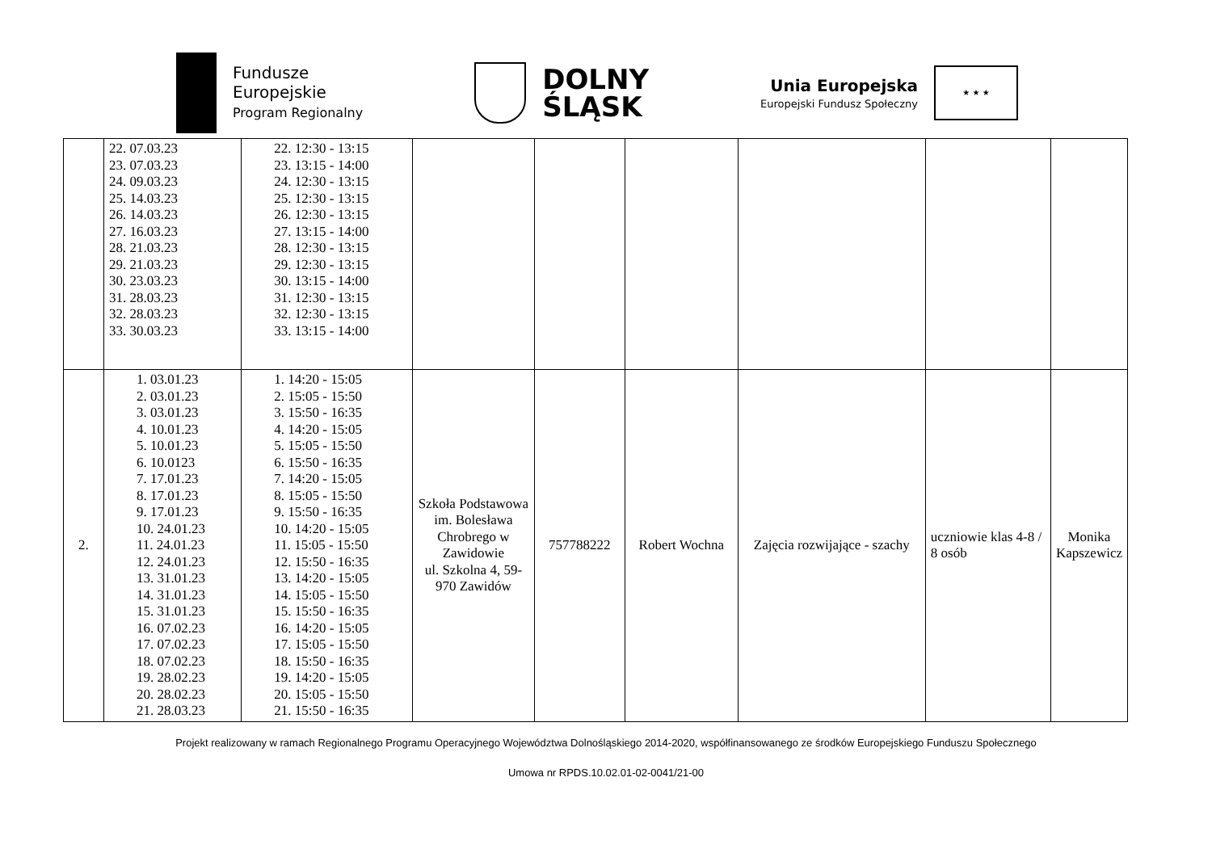Fundusze
Europejskie
Program Regionalny
DOLNY
ŚLĄSK
Unia Europejska
Europejski Fundusz Społeczny
★ ★ ★
| | 22. 07.03.23 23. 07.03.23 24. 09.03.23 25. 14.03.23 26. 14.03.23 27. 16.03.23 28. 21.03.23 29. 21.03.23 30. 23.03.23 31. 28.03.23 32. 28.03.23 33. 30.03.23 | 22. 12:30 - 13:15 23. 13:15 - 14:00 24. 12:30 - 13:15 25. 12:30 - 13:15 26. 12:30 - 13:15 27. 13:15 - 14:00 28. 12:30 - 13:15 29. 12:30 - 13:15 30. 13:15 - 14:00 31. 12:30 - 13:15 32. 12:30 - 13:15 33. 13:15 - 14:00 | | | | | | |
| 2. | 1. 03.01.23 2. 03.01.23 3. 03.01.23 4. 10.01.23 5. 10.01.23 6. 10.0123 7. 17.01.23 8. 17.01.23 9. 17.01.23 10. 24.01.23 11. 24.01.23 12. 24.01.23 13. 31.01.23 14. 31.01.23 15. 31.01.23 16. 07.02.23 17. 07.02.23 18. 07.02.23 19. 28.02.23 20. 28.02.23 21. 28.03.23 | 1. 14:20 - 15:05 2. 15:05 - 15:50 3. 15:50 - 16:35 4. 14:20 - 15:05 5. 15:05 - 15:50 6. 15:50 - 16:35 7. 14:20 - 15:05 8. 15:05 - 15:50 9. 15:50 - 16:35 10. 14:20 - 15:05 11. 15:05 - 15:50 12. 15:50 - 16:35 13. 14:20 - 15:05 14. 15:05 - 15:50 15. 15:50 - 16:35 16. 14:20 - 15:05 17. 15:05 - 15:50 18. 15:50 - 16:35 19. 14:20 - 15:05 20. 15:05 - 15:50 21. 15:50 - 16:35 | Szkoła Podstawowa im. Bolesława Chrobrego w Zawidowie ul. Szkolna 4, 59-970 Zawidów | 757788222 | Robert Wochna | Zajęcia rozwijające - szachy | uczniowie klas 4-8 / 8 osób | Monika Kapszewicz |
Projekt realizowany w ramach Regionalnego Programu Operacyjnego Województwa Dolnośląskiego 2014-2020, współfinansowanego ze środków Europejskiego Funduszu Społecznego
Umowa nr RPDS.10.02.01-02-0041/21-00